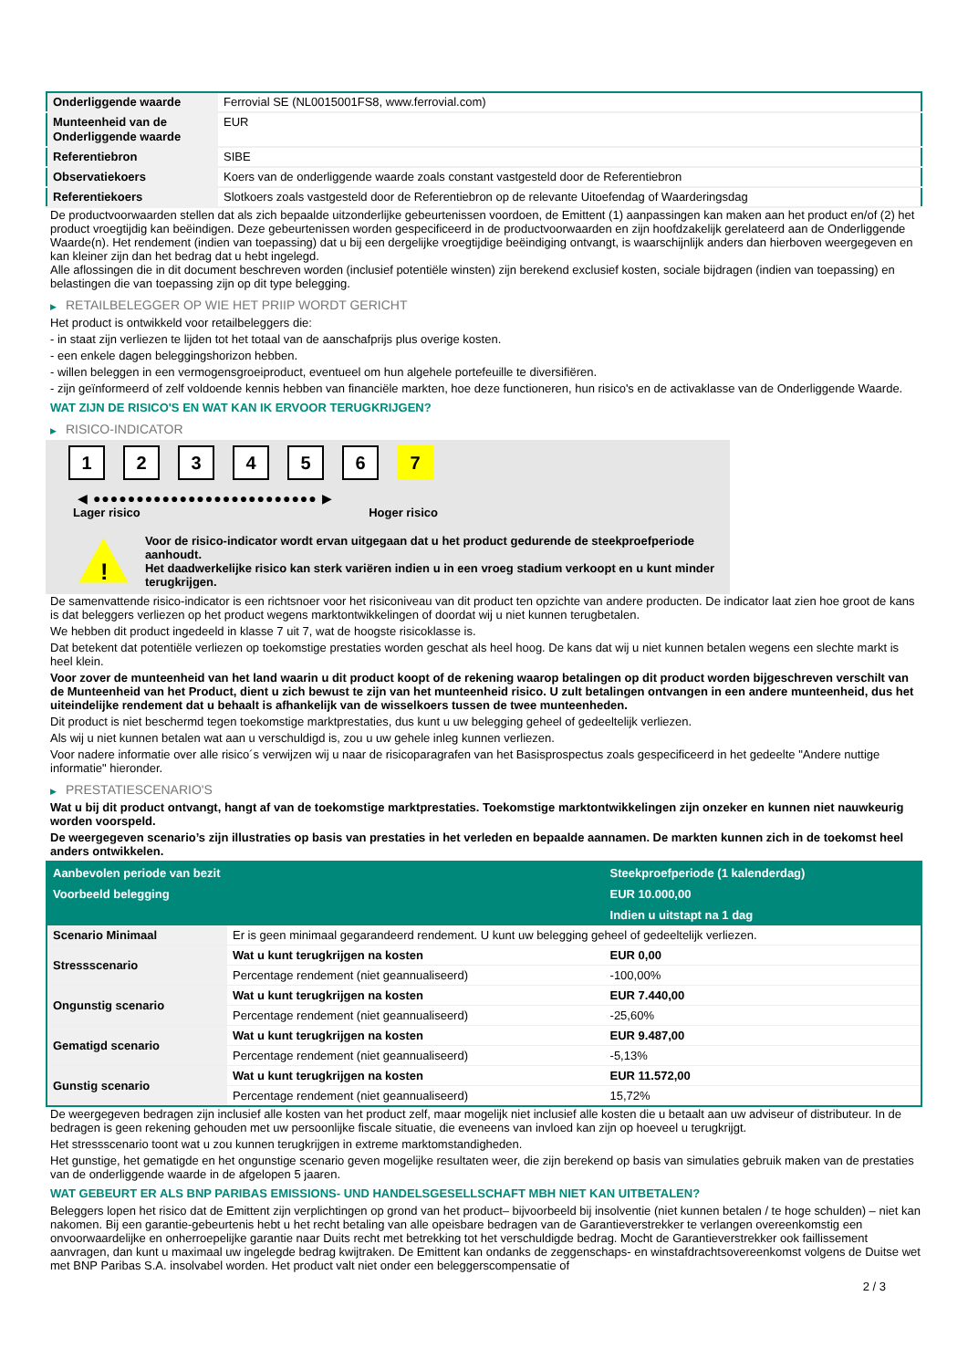| Onderliggende waarde | Ferrovial SE (NL0015001FS8, www.ferrovial.com) |
| Munteenheid van de Onderliggende waarde | EUR |
| Referentiebron | SIBE |
| Observatiekoers | Koers van de onderliggende waarde zoals constant vastgesteld door de Referentiebron |
| Referentiekoers | Slotkoers zoals vastgesteld door de Referentiebron op de relevante Uitoefendag of Waarderingsdag |
De productvoorwaarden stellen dat als zich bepaalde uitzonderlijke gebeurtenissen voordoen, de Emittent (1) aanpassingen kan maken aan het product en/of (2) het product vroegtijdig kan beëindigen. Deze gebeurtenissen worden gespecificeerd in de productvoorwaarden en zijn hoofdzakelijk gerelateerd aan de Onderliggende Waarde(n). Het rendement (indien van toepassing) dat u bij een dergelijke vroegtijdige beëindiging ontvangt, is waarschijnlijk anders dan hierboven weergegeven en kan kleiner zijn dan het bedrag dat u hebt ingelegd.
Alle aflossingen die in dit document beschreven worden (inclusief potentiële winsten) zijn berekend exclusief kosten, sociale bijdragen (indien van toepassing) en belastingen die van toepassing zijn op dit type belegging.
▶ RETAILBELEGGER OP WIE HET PRIIP WORDT GERICHT
Het product is ontwikkeld voor retailbeleggers die:
- in staat zijn verliezen te lijden tot het totaal van de aanschafprijs plus overige kosten.
- een enkele dagen beleggingshorizon hebben.
- willen beleggen in een vermogensgroeiproduct, eventueel om hun algehele portefeuille te diversifiëren.
- zijn geïnformeerd of zelf voldoende kennis hebben van financiële markten, hoe deze functioneren, hun risico's en de activaklasse van de Onderliggende Waarde.
WAT ZIJN DE RISICO'S EN WAT KAN IK ERVOOR TERUGKRIJGEN?
▶ RISICO-INDICATOR
1 2 3 4 5 6 7
◀ ●●●●●●●●●●●●●●●●●●●●●●●●●● ▶
Lager risico Hoger risico
!
Voor de risico-indicator wordt ervan uitgegaan dat u het product gedurende de steekproefperiode aanhoudt.
Het daadwerkelijke risico kan sterk variëren indien u in een vroeg stadium verkoopt en u kunt minder terugkrijgen.
De samenvattende risico-indicator is een richtsnoer voor het risiconiveau van dit product ten opzichte van andere producten. De indicator laat zien hoe groot de kans is dat beleggers verliezen op het product wegens marktontwikkelingen of doordat wij u niet kunnen terugbetalen.
We hebben dit product ingedeeld in klasse 7 uit 7, wat de hoogste risicoklasse is.
Dat betekent dat potentiële verliezen op toekomstige prestaties worden geschat als heel hoog. De kans dat wij u niet kunnen betalen wegens een slechte markt is heel klein.
Voor zover de munteenheid van het land waarin u dit product koopt of de rekening waarop betalingen op dit product worden bijgeschreven verschilt van de Munteenheid van het Product, dient u zich bewust te zijn van het munteenheid risico. U zult betalingen ontvangen in een andere munteenheid, dus het uiteindelijke rendement dat u behaalt is afhankelijk van de wisselkoers tussen de twee munteenheden.
Dit product is niet beschermd tegen toekomstige marktprestaties, dus kunt u uw belegging geheel of gedeeltelijk verliezen.
Als wij u niet kunnen betalen wat aan u verschuldigd is, zou u uw gehele inleg kunnen verliezen.
Voor nadere informatie over alle risico´s verwijzen wij u naar de risicoparagrafen van het Basisprospectus zoals gespecificeerd in het gedeelte "Andere nuttige informatie" hieronder.
▶ PRESTATIESCENARIO'S
Wat u bij dit product ontvangt, hangt af van de toekomstige marktprestaties. Toekomstige marktontwikkelingen zijn onzeker en kunnen niet nauwkeurig worden voorspeld.
De weergegeven scenario’s zijn illustraties op basis van prestaties in het verleden en bepaalde aannamen. De markten kunnen zich in de toekomst heel anders ontwikkelen.
| Aanbevolen periode van bezit | | Steekproefperiode (1 kalenderdag) |
| --- | --- | --- |
| Voorbeeld belegging | | EUR 10.000,00 |
| | | Indien u uitstapt na 1 dag |
| Scenario Minimaal | Er is geen minimaal gegarandeerd rendement. U kunt uw belegging geheel of gedeeltelijk verliezen. | |
| Stressscenario | Wat u kunt terugkrijgen na kosten | EUR 0,00 |
| | Percentage rendement (niet geannualiseerd) | -100,00% |
| Ongunstig scenario | Wat u kunt terugkrijgen na kosten | EUR 7.440,00 |
| | Percentage rendement (niet geannualiseerd) | -25,60% |
| Gematigd scenario | Wat u kunt terugkrijgen na kosten | EUR 9.487,00 |
| | Percentage rendement (niet geannualiseerd) | -5,13% |
| Gunstig scenario | Wat u kunt terugkrijgen na kosten | EUR 11.572,00 |
| | Percentage rendement (niet geannualiseerd) | 15,72% |
De weergegeven bedragen zijn inclusief alle kosten van het product zelf, maar mogelijk niet inclusief alle kosten die u betaalt aan uw adviseur of distributeur. In de bedragen is geen rekening gehouden met uw persoonlijke fiscale situatie, die eveneens van invloed kan zijn op hoeveel u terugkrijgt.
Het stressscenario toont wat u zou kunnen terugkrijgen in extreme marktomstandigheden.
Het gunstige, het gematigde en het ongunstige scenario geven mogelijke resultaten weer, die zijn berekend op basis van simulaties gebruik maken van de prestaties van de onderliggende waarde in de afgelopen 5 jaaren.
WAT GEBEURT ER ALS BNP PARIBAS EMISSIONS- UND HANDELSGESELLSCHAFT MBH NIET KAN UITBETALEN?
Beleggers lopen het risico dat de Emittent zijn verplichtingen op grond van het product– bijvoorbeeld bij insolventie (niet kunnen betalen / te hoge schulden) – niet kan nakomen. Bij een garantie-gebeurtenis hebt u het recht betaling van alle opeisbare bedragen van de Garantieverstrekker te verlangen overeenkomstig een onvoorwaardelijke en onherroepelijke garantie naar Duits recht met betrekking tot het verschuldigde bedrag. Mocht de Garantieverstrekker ook faillissement aanvragen, dan kunt u maximaal uw ingelegde bedrag kwijtraken. De Emittent kan ondanks de zeggenschaps- en winstafdrachtsovereenkomst volgens de Duitse wet met BNP Paribas S.A. insolvabel worden. Het product valt niet onder een beleggerscompensatie of
2 / 3